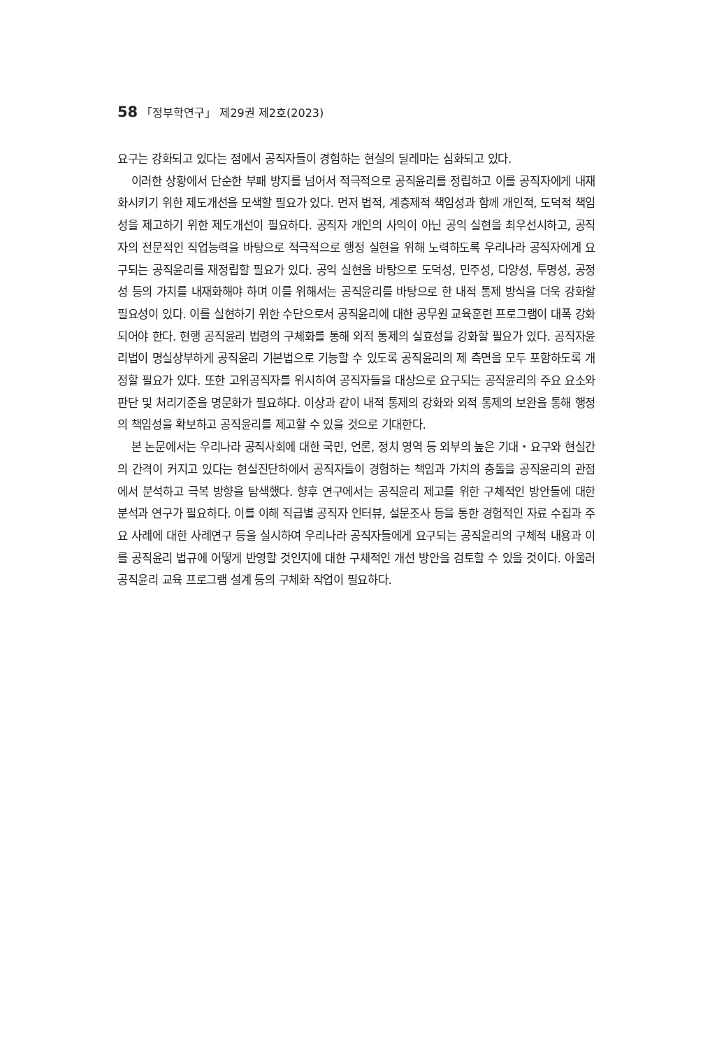58 「정부학연구」 제29권 제2호(2023)
요구는 강화되고 있다는 점에서 공직자들이 경험하는 현실의 딜레마는 심화되고 있다.
이러한 상황에서 단순한 부패 방지를 넘어서 적극적으로 공직윤리를 정립하고 이를 공직자에게 내재화시키기 위한 제도개선을 모색할 필요가 있다. 먼저 법적, 계층제적 책임성과 함께 개인적, 도덕적 책임성을 제고하기 위한 제도개선이 필요하다. 공직자 개인의 사익이 아닌 공익 실현을 최우선시하고, 공직자의 전문적인 직업능력을 바탕으로 적극적으로 행정 실현을 위해 노력하도록 우리나라 공직자에게 요구되는 공직윤리를 재정립할 필요가 있다. 공익 실현을 바탕으로 도덕성, 민주성, 다양성, 투명성, 공정성 등의 가치를 내재화해야 하며 이를 위해서는 공직윤리를 바탕으로 한 내적 통제 방식을 더욱 강화할 필요성이 있다. 이를 실현하기 위한 수단으로서 공직윤리에 대한 공무원 교육훈련 프로그램이 대폭 강화되어야 한다. 현행 공직윤리 법령의 구체화를 통해 외적 통제의 실효성을 강화할 필요가 있다. 공직자윤리법이 명실상부하게 공직윤리 기본법으로 기능할 수 있도록 공직윤리의 제 측면을 모두 포함하도록 개정할 필요가 있다. 또한 고위공직자를 위시하여 공직자들을 대상으로 요구되는 공직윤리의 주요 요소와 판단 및 처리기준을 명문화가 필요하다. 이상과 같이 내적 통제의 강화와 외적 통제의 보완을 통해 행정의 책임성을 확보하고 공직윤리를 제고할 수 있을 것으로 기대한다.
본 논문에서는 우리나라 공직사회에 대한 국민, 언론, 정치 영역 등 외부의 높은 기대・요구와 현실간의 간격이 커지고 있다는 현실진단하에서 공직자들이 경험하는 책임과 가치의 충돌을 공직윤리의 관점에서 분석하고 극복 방향을 탐색했다. 향후 연구에서는 공직윤리 제고를 위한 구체적인 방안들에 대한 분석과 연구가 필요하다. 이를 이해 직급별 공직자 인터뷰, 설문조사 등을 통한 경험적인 자료 수집과 주요 사례에 대한 사례연구 등을 실시하여 우리나라 공직자들에게 요구되는 공직윤리의 구체적 내용과 이를 공직윤리 법규에 어떻게 반영할 것인지에 대한 구체적인 개선 방안을 검토할 수 있을 것이다. 아울러 공직윤리 교육 프로그램 설계 등의 구체화 작업이 필요하다.